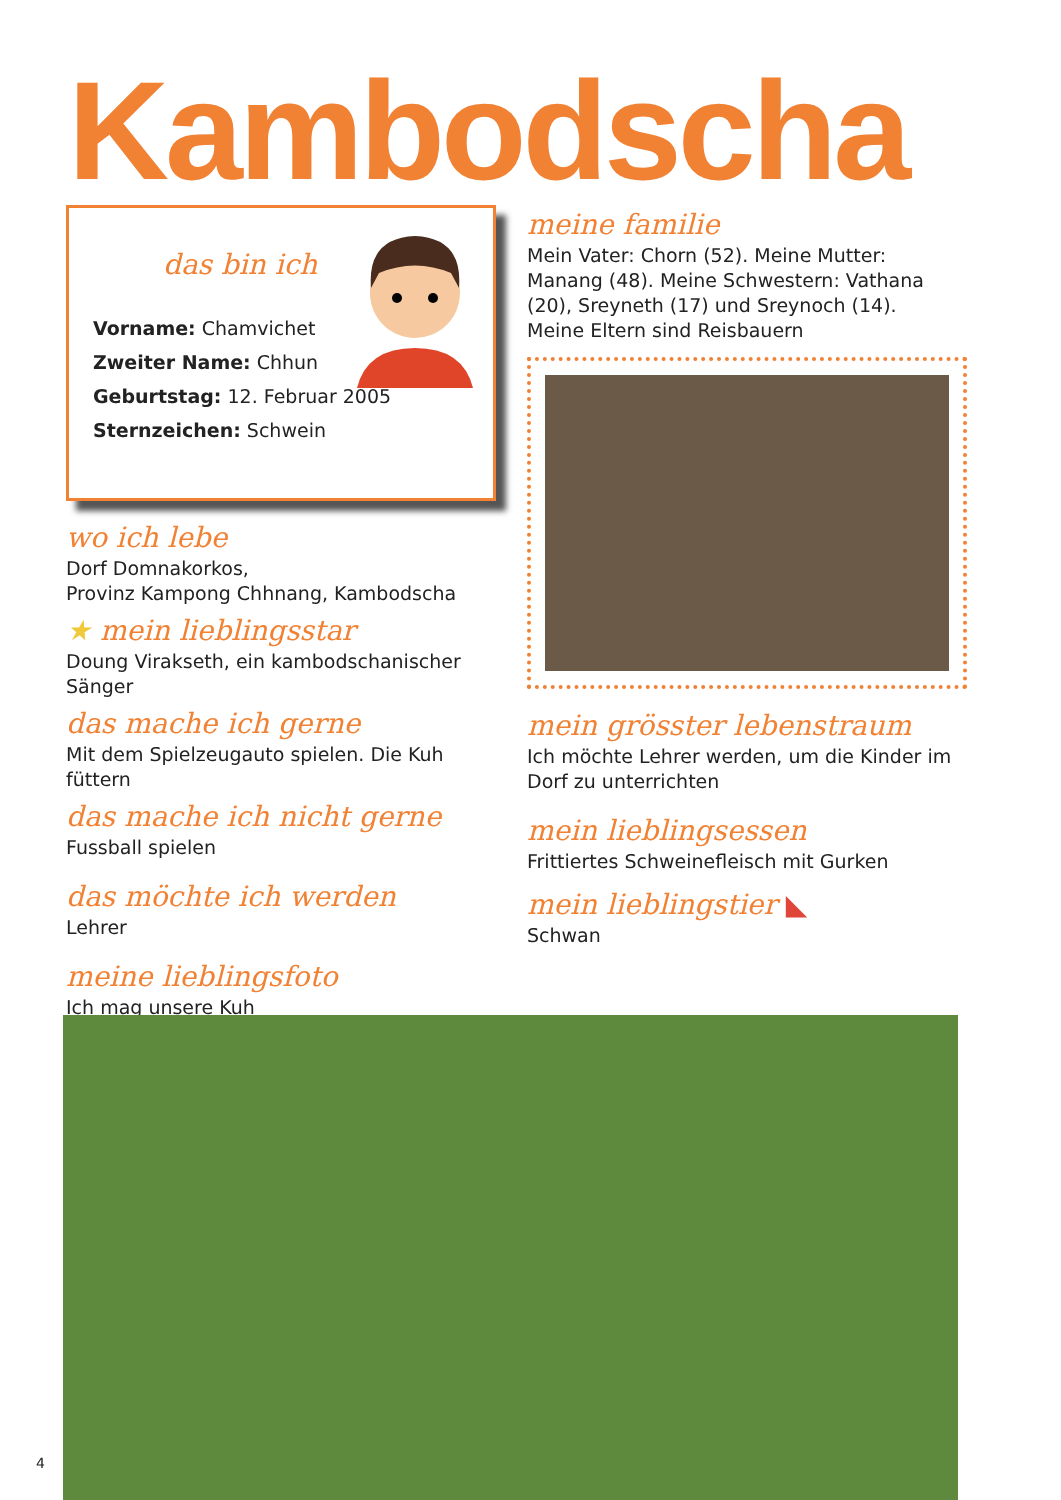Kambodscha
das bin ich
Vorname: Chamvichet
Zweiter Name: Chhun
Geburtstag: 12. Februar 2005
Sternzeichen: Schwein
wo ich lebe
Dorf Domnakorkos,
Provinz Kampong Chhnang, Kambodscha
★ mein lieblingsstar
Doung Virakseth, ein kambodschanischer Sänger
das mache ich gerne
Mit dem Spielzeugauto spielen. Die Kuh füttern
das mache ich nicht gerne
Fussball spielen
das möchte ich werden
Lehrer
meine lieblingsfoto
Ich mag unsere Kuh
meine familie
Mein Vater: Chorn (52). Meine Mutter: Manang (48). Meine Schwestern: Vathana (20), Sreyneth (17) und Sreynoch (14).
Meine Eltern sind Reisbauern
mein grösster lebenstraum
Ich möchte Lehrer werden, um die Kinder im Dorf zu unterrichten
mein lieblingsessen
Frittiertes Schweinefleisch mit Gurken
mein lieblingstier ◣
Schwan
4